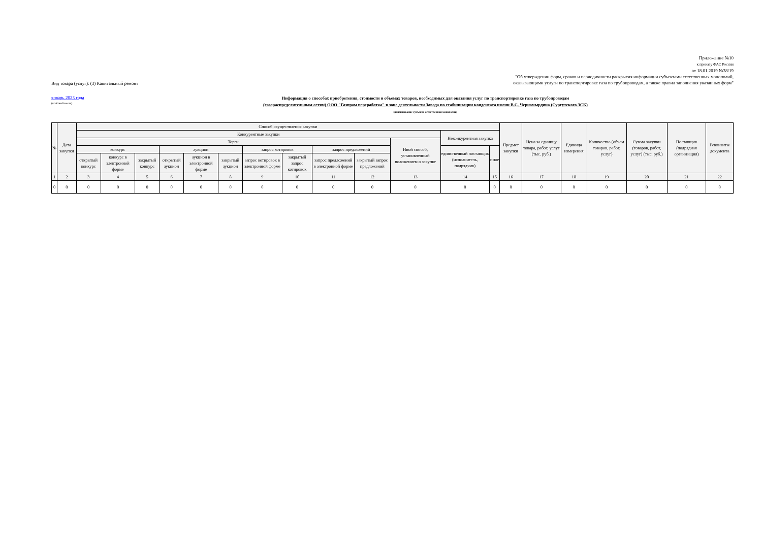Вид товара (услуг): (3) Капитальный ремонт
Приложение №10
к приказу ФАС России
от 18.01.2019 №38/19
"Об утверждении форм, сроков и периодичности раскрытия информации субъектами естественных монополий,
оказывающими услуги по транспортировке газа по трубопроводам, а также правил заполнения указанных форм"
январь 2023 года
(отчётный месяц)
Информация о способах приобретения, стоимости и объемах товаров, необходимых для оказания услуг по транспортировке газа по трубопроводам
(газораспределительным сетям) ООО "Газпром переработка" в зоне деятельности Завода по стабилизации конденсата имени В.С. Черномырдина (Сургутского ЗСК)
(наименование субъекта естественной монополии)
| № | Дата закупки | Способ осуществления закупки | | | | | | | | | | | | | Предмет закупки | Цена за единицу товара, работ, услуг (тыс. руб.) | Единица измерения | Количество (объем товаров, работ, услуг) | Сумма закупки (товаров, работ, услуг) (тыс. руб.) | Поставщик (подрядная организация) | Реквизиты документа |
| --- | --- | --- | --- | --- | --- | --- | --- | --- | --- | --- | --- | --- | --- | --- | --- | --- | --- | --- | --- | --- | --- |
| | | Конкурентные закупки | | | | | | | | | | | Неконкурентная закупка | | | | | | | | |
| | | Торги | | | | | | | | | | Иной способ, установленный положением о закупке | | | | | | | | | |
| | | конкурс | | | аукцион | | | запрос котировок | | запрос предложений | | | единственный поставщик (исполнитель, подрядчик) | иное | | | | | | | |
| | | открытый конкурс | конкурс в электронной форме | закрытый конкурс | открытый аукцион | аукцион в электронной форме | закрытый аукцион | запрос котировок в электронной форме | закрытый запрос котировок | запрос предложений в электронной форме | закрытый запрос предложений | | | | | | | | | | |
| 1 | 2 | 3 | 4 | 5 | 6 | 7 | 8 | 9 | 10 | 11 | 12 | 13 | 14 | 15 | 16 | 17 | 18 | 19 | 20 | 21 | 22 |
| 0 | 0 | 0 | 0 | 0 | 0 | 0 | 0 | 0 | 0 | 0 | 0 | 0 | 0 | 0 | 0 | 0 | 0 | 0 | 0 | 0 | 0 |